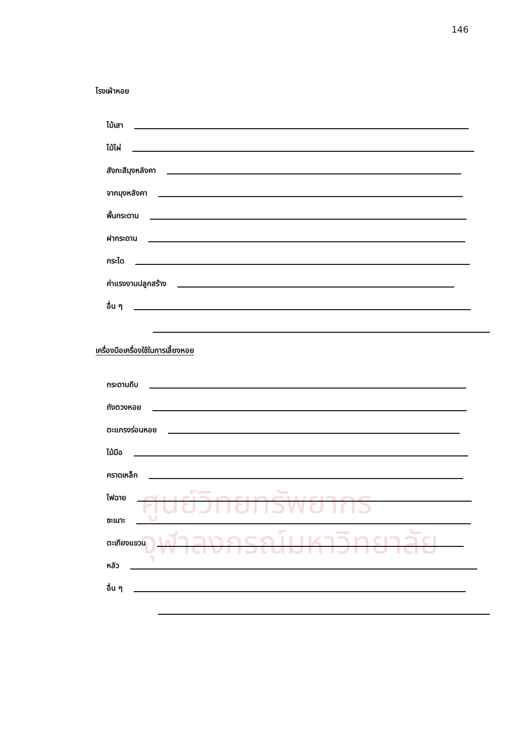146
ศูนย์วิทยทรัพยากร
จุฬาลงกรณ์มหาวิทยาลัย
โรงเผ้าหอย
ไม้เสา
ไม้ไผ่
สังกะสีมุงหลังคา
จากมุงหลังคา
พื้นกระดาน
ฝากระดาน
กระได
ค่าแรงงานปลูกสร้าง
อื่น ๆ
เครื่องมือเครื่องใช้ในการเลี้ยงหอย
กระดานถีบ
ถังตวงหอย
ตะแกรงร่อนหอย
ไม้มือ
คราดเหล็ก
ไฟฉาย
ซะเนาะ
ตะเกียงแขวน
หลัว
อื่น ๆ